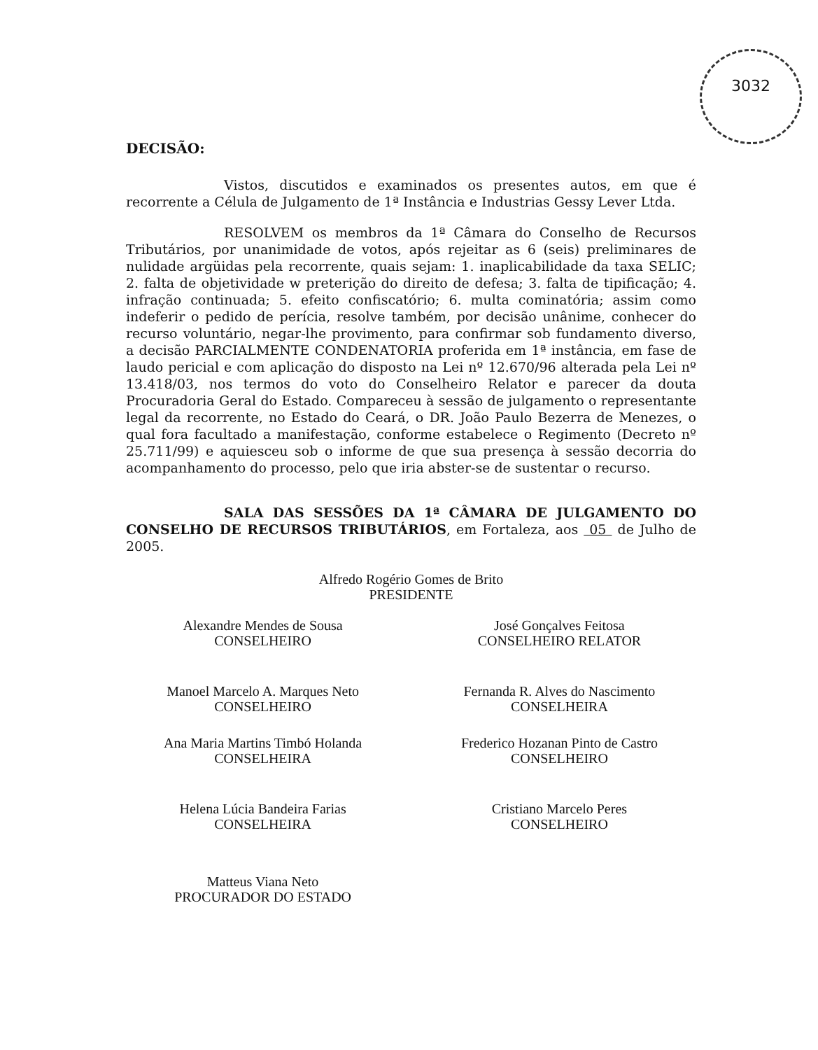3032
DECISÃO:
Vistos, discutidos e examinados os presentes autos, em que é recorrente a Célula de Julgamento de 1ª Instância e Industrias Gessy Lever Ltda.
RESOLVEM os membros da 1ª Câmara do Conselho de Recursos Tributários, por unanimidade de votos, após rejeitar as 6 (seis) preliminares de nulidade argüidas pela recorrente, quais sejam: 1. inaplicabilidade da taxa SELIC; 2. falta de objetividade w preterição do direito de defesa; 3. falta de tipificação; 4. infração continuada; 5. efeito confiscatório; 6. multa cominatória; assim como indeferir o pedido de perícia, resolve também, por decisão unânime, conhecer do recurso voluntário, negar-lhe provimento, para confirmar sob fundamento diverso, a decisão PARCIALMENTE CONDENATORIA proferida em 1ª instância, em fase de laudo pericial e com aplicação do disposto na Lei nº 12.670/96 alterada pela Lei nº 13.418/03, nos termos do voto do Conselheiro Relator e parecer da douta Procuradoria Geral do Estado. Compareceu à sessão de julgamento o representante legal da recorrente, no Estado do Ceará, o DR. João Paulo Bezerra de Menezes, o qual fora facultado a manifestação, conforme estabelece o Regimento (Decreto nº 25.711/99) e aquiesceu sob o informe de que sua presença à sessão decorria do acompanhamento do processo, pelo que iria abster-se de sustentar o recurso.
SALA DAS SESSÕES DA 1ª CÂMARA DE JULGAMENTO DO CONSELHO DE RECURSOS TRIBUTÁRIOS, em Fortaleza, aos 05 de Julho de 2005.
Alfredo Rogério Gomes de Brito
PRESIDENTE
Alexandre Mendes de Sousa
CONSELHEIRO
José Gonçalves Feitosa
CONSELHEIRO RELATOR
Manoel Marcelo A. Marques Neto
CONSELHEIRO
Fernanda R. Alves do Nascimento
CONSELHEIRA
Ana Maria Martins Timbó Holanda
CONSELHEIRA
Frederico Hozanan Pinto de Castro
CONSELHEIRO
Helena Lúcia Bandeira Farias
CONSELHEIRA
Cristiano Marcelo Peres
CONSELHEIRO
Matteus Viana Neto
PROCURADOR DO ESTADO